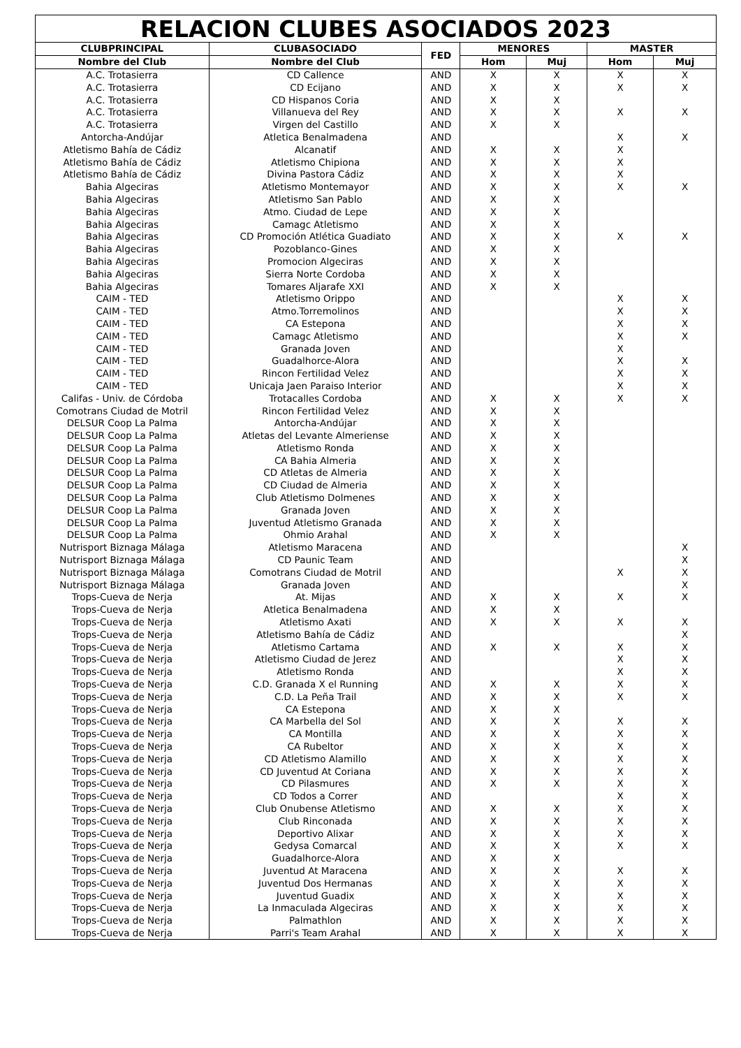| RELACION CLUBES ASOCIADOS 2023 | | | | | | |
| --- | --- | --- | --- | --- | --- | --- |
| CLUBPRINCIPAL | CLUBASOCIADO | FED | MENORES | | MASTER | |
| Nombre del Club | Nombre del Club | | Hom | Muj | Hom | Muj |
| A.C. Trotasierra | CD Callence | AND | X | X | X | X |
| A.C. Trotasierra | CD Ecijano | AND | X | X | X | X |
| A.C. Trotasierra | CD Hispanos Coria | AND | X | X | | |
| A.C. Trotasierra | Villanueva del Rey | AND | X | X | X | X |
| A.C. Trotasierra | Virgen del Castillo | AND | X | X | | |
| Antorcha-Andújar | Atletica Benalmadena | AND | | | X | X |
| Atletismo Bahía de Cádiz | Alcanatif | AND | X | X | X | |
| Atletismo Bahía de Cádiz | Atletismo Chipiona | AND | X | X | X | |
| Atletismo Bahía de Cádiz | Divina Pastora Cádiz | AND | X | X | X | |
| Bahia Algeciras | Atletismo Montemayor | AND | X | X | X | X |
| Bahia Algeciras | Atletismo San Pablo | AND | X | X | | |
| Bahia Algeciras | Atmo. Ciudad de Lepe | AND | X | X | | |
| Bahia Algeciras | Camagc Atletismo | AND | X | X | | |
| Bahia Algeciras | CD Promoción Atlética Guadiato | AND | X | X | X | X |
| Bahia Algeciras | Pozoblanco-Gines | AND | X | X | | |
| Bahia Algeciras | Promocion Algeciras | AND | X | X | | |
| Bahia Algeciras | Sierra Norte Cordoba | AND | X | X | | |
| Bahia Algeciras | Tomares Aljarafe XXI | AND | X | X | | |
| CAIM - TED | Atletismo Orippo | AND | | | X | X |
| CAIM - TED | Atmo.Torremolinos | AND | | | X | X |
| CAIM - TED | CA Estepona | AND | | | X | X |
| CAIM - TED | Camagc Atletismo | AND | | | X | X |
| CAIM - TED | Granada Joven | AND | | | X | |
| CAIM - TED | Guadalhorce-Alora | AND | | | X | X |
| CAIM - TED | Rincon Fertilidad Velez | AND | | | X | X |
| CAIM - TED | Unicaja Jaen Paraiso Interior | AND | | | X | X |
| Califas - Univ. de Córdoba | Trotacalles Cordoba | AND | X | X | X | X |
| Comotrans Ciudad de Motril | Rincon Fertilidad Velez | AND | X | X | | |
| DELSUR Coop La Palma | Antorcha-Andújar | AND | X | X | | |
| DELSUR Coop La Palma | Atletas del Levante Almeriense | AND | X | X | | |
| DELSUR Coop La Palma | Atletismo Ronda | AND | X | X | | |
| DELSUR Coop La Palma | CA Bahia Almeria | AND | X | X | | |
| DELSUR Coop La Palma | CD Atletas de Almeria | AND | X | X | | |
| DELSUR Coop La Palma | CD Ciudad de Almeria | AND | X | X | | |
| DELSUR Coop La Palma | Club Atletismo Dolmenes | AND | X | X | | |
| DELSUR Coop La Palma | Granada Joven | AND | X | X | | |
| DELSUR Coop La Palma | Juventud Atletismo Granada | AND | X | X | | |
| DELSUR Coop La Palma | Ohmio Arahal | AND | X | X | | |
| Nutrisport Biznaga Málaga | Atletismo Maracena | AND | | | | X |
| Nutrisport Biznaga Málaga | CD Paunic Team | AND | | | | X |
| Nutrisport Biznaga Málaga | Comotrans Ciudad de Motril | AND | | | X | X |
| Nutrisport Biznaga Málaga | Granada Joven | AND | | | | X |
| Trops-Cueva de Nerja | At. Mijas | AND | X | X | X | X |
| Trops-Cueva de Nerja | Atletica Benalmadena | AND | X | X | | |
| Trops-Cueva de Nerja | Atletismo Axati | AND | X | X | X | X |
| Trops-Cueva de Nerja | Atletismo Bahía de Cádiz | AND | | | | X |
| Trops-Cueva de Nerja | Atletismo Cartama | AND | X | X | X | X |
| Trops-Cueva de Nerja | Atletismo Ciudad de Jerez | AND | | | X | X |
| Trops-Cueva de Nerja | Atletismo Ronda | AND | | | X | X |
| Trops-Cueva de Nerja | C.D. Granada X el Running | AND | X | X | X | X |
| Trops-Cueva de Nerja | C.D. La Peña Trail | AND | X | X | X | X |
| Trops-Cueva de Nerja | CA Estepona | AND | X | X | | |
| Trops-Cueva de Nerja | CA Marbella del Sol | AND | X | X | X | X |
| Trops-Cueva de Nerja | CA Montilla | AND | X | X | X | X |
| Trops-Cueva de Nerja | CA Rubeltor | AND | X | X | X | X |
| Trops-Cueva de Nerja | CD Atletismo Alamillo | AND | X | X | X | X |
| Trops-Cueva de Nerja | CD Juventud At Coriana | AND | X | X | X | X |
| Trops-Cueva de Nerja | CD Pilasmures | AND | X | X | X | X |
| Trops-Cueva de Nerja | CD Todos a Correr | AND | | | X | X |
| Trops-Cueva de Nerja | Club Onubense Atletismo | AND | X | X | X | X |
| Trops-Cueva de Nerja | Club Rinconada | AND | X | X | X | X |
| Trops-Cueva de Nerja | Deportivo Alixar | AND | X | X | X | X |
| Trops-Cueva de Nerja | Gedysa Comarcal | AND | X | X | X | X |
| Trops-Cueva de Nerja | Guadalhorce-Alora | AND | X | X | | |
| Trops-Cueva de Nerja | Juventud At Maracena | AND | X | X | X | X |
| Trops-Cueva de Nerja | Juventud Dos Hermanas | AND | X | X | X | X |
| Trops-Cueva de Nerja | Juventud Guadix | AND | X | X | X | X |
| Trops-Cueva de Nerja | La Inmaculada Algeciras | AND | X | X | X | X |
| Trops-Cueva de Nerja | Palmathlon | AND | X | X | X | X |
| Trops-Cueva de Nerja | Parri's Team Arahal | AND | X | X | X | X |